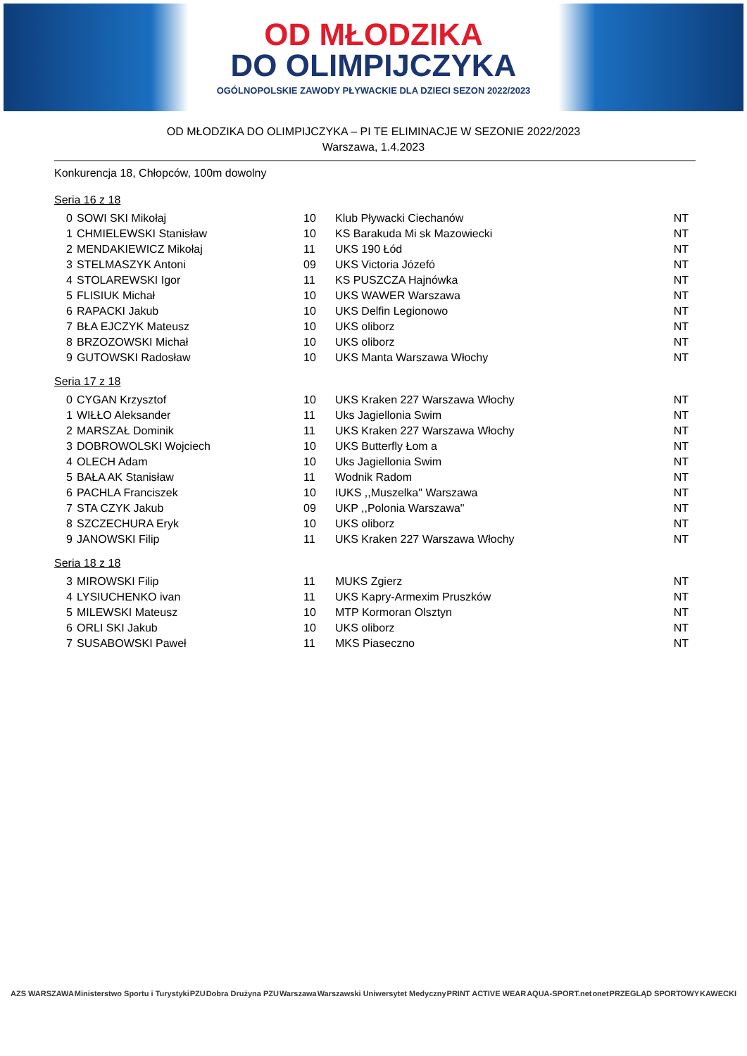OD MŁODZIKA
DO OLIMPIJCZYKA
OGÓLNOPOLSKIE ZAWODY PŁYWACKIE DLA DZIECI SEZON 2022/2023
OD MŁODZIKA DO OLIMPIJCZYKA – PI TE ELIMINACJE W SEZONIE 2022/2023
Warszawa, 1.4.2023
Konkurencja 18, Chłopców, 100m dowolny
Seria 16 z 18
| 0 | SOWI SKI Mikołaj | 10 | Klub Pływacki Ciechanów | NT |
| 1 | CHMIELEWSKI Stanisław | 10 | KS Barakuda Mi sk Mazowiecki | NT |
| 2 | MENDAKIEWICZ Mikołaj | 11 | UKS 190 Łód | NT |
| 3 | STELMASZYK Antoni | 09 | UKS Victoria Józefó | NT |
| 4 | STOLAREWSKI Igor | 11 | KS PUSZCZA Hajnówka | NT |
| 5 | FLISIUK Michał | 10 | UKS WAWER Warszawa | NT |
| 6 | RAPACKI Jakub | 10 | UKS Delfin Legionowo | NT |
| 7 | BŁA EJCZYK Mateusz | 10 | UKS oliborz | NT |
| 8 | BRZOZOWSKI Michał | 10 | UKS oliborz | NT |
| 9 | GUTOWSKI Radosław | 10 | UKS Manta Warszawa Włochy | NT |
Seria 17 z 18
| 0 | CYGAN Krzysztof | 10 | UKS Kraken 227 Warszawa Włochy | NT |
| 1 | WIŁŁO Aleksander | 11 | Uks Jagiellonia Swim | NT |
| 2 | MARSZAŁ Dominik | 11 | UKS Kraken 227 Warszawa Włochy | NT |
| 3 | DOBROWOLSKI Wojciech | 10 | UKS Butterfly Łom a | NT |
| 4 | OLECH Adam | 10 | Uks Jagiellonia Swim | NT |
| 5 | BAŁA AK Stanisław | 11 | Wodnik Radom | NT |
| 6 | PACHLA Franciszek | 10 | IUKS ,,Muszelka" Warszawa | NT |
| 7 | STA CZYK Jakub | 09 | UKP ,,Polonia Warszawa" | NT |
| 8 | SZCZECHURA Eryk | 10 | UKS oliborz | NT |
| 9 | JANOWSKI Filip | 11 | UKS Kraken 227 Warszawa Włochy | NT |
Seria 18 z 18
| 3 | MIROWSKI Filip | 11 | MUKS Zgierz | NT |
| 4 | LYSIUCHENKO ivan | 11 | UKS Kapry-Armexim Pruszków | NT |
| 5 | MILEWSKI Mateusz | 10 | MTP Kormoran Olsztyn | NT |
| 6 | ORLI SKI Jakub | 10 | UKS oliborz | NT |
| 7 | SUSABOWSKI Paweł | 11 | MKS Piaseczno | NT |
AZS WARSZAWA Ministerstwo Sportu i Turystyki PZU Dobra Drużyna PZU Warszawa Warszawski Uniwersytet Medyczny PRINT ACTIVE WEAR AQUA-SPORT.net onet PRZEGLĄD SPORTOWY KAWECKI